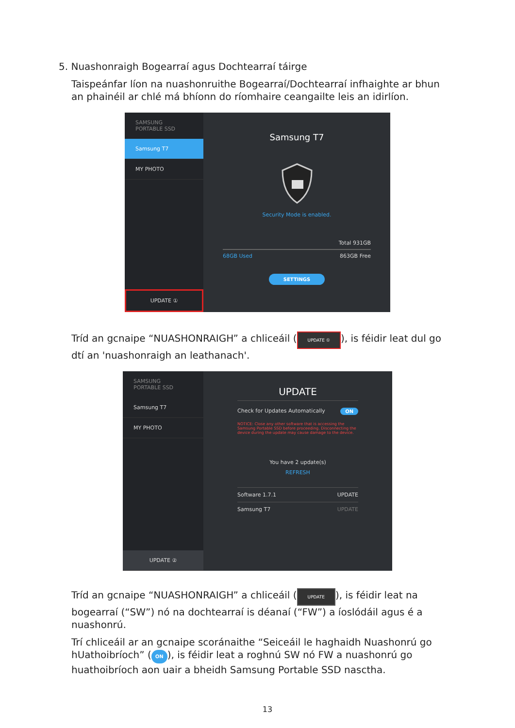5. Nuashonraigh Bogearraí agus Dochtearraí táirge
Taispeánfar líon na nuashonruithe Bogearraí/Dochtearraí infhaighte ar bhun an phainéil ar chlé má bhíonn do ríomhaire ceangailte leis an idirlíon.
SAMSUNG
PORTABLE SSD
Samsung T7
MY PHOTO
UPDATE ①
Samsung T7
Security Mode is enabled.
Total 931GB
68GB Used 863GB Free
SETTINGS
Tríd an gcnaipe “NUASHONRAIGH” a chliceáil (UPDATE ①), is féidir leat dul go dtí an 'nuashonraigh an leathanach'.
SAMSUNG
PORTABLE SSD
Samsung T7
MY PHOTO
UPDATE ②
UPDATE
Check for Updates Automatically ON
NOTICE: Close any other software that is accessing the Samsung Portable SSD before proceeding. Disconnecting the device during the update may cause damage to the device.
You have 2 update(s)
REFRESH
Software 1.7.1 UPDATE
Samsung T7 UPDATE
Tríd an gcnaipe “NUASHONRAIGH” a chliceáil (UPDATE), is féidir leat na bogearraí (“SW”) nó na dochtearraí is déanaí (“FW”) a íoslódáil agus é a nuashonrú.
Trí chliceáil ar an gcnaipe scoránaithe “Seiceáil le haghaidh Nuashonrú go hUathoibríoch” (ON), is féidir leat a roghnú SW nó FW a nuashonrú go huathoibríoch aon uair a bheidh Samsung Portable SSD nasctha.
13